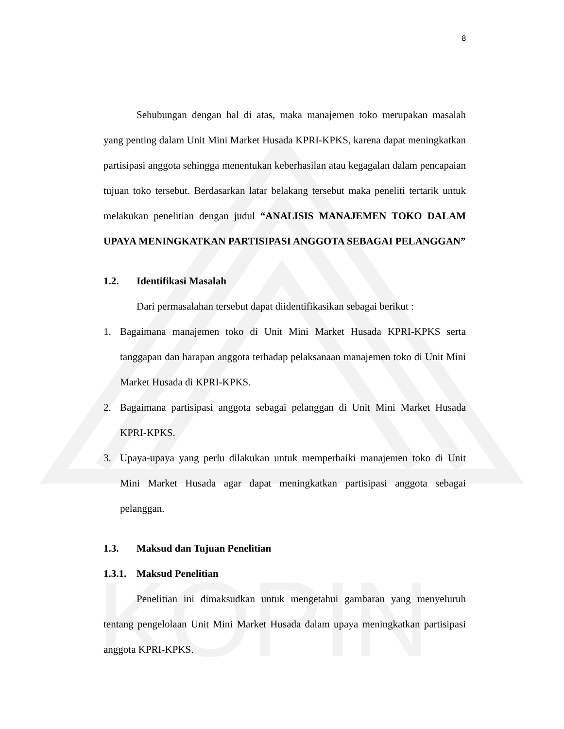KOPIN
8
Sehubungan dengan hal di atas, maka manajemen toko merupakan masalah yang penting dalam Unit Mini Market Husada KPRI-KPKS, karena dapat meningkatkan partisipasi anggota sehingga menentukan keberhasilan atau kegagalan dalam pencapaian tujuan toko tersebut. Berdasarkan latar belakang tersebut maka peneliti tertarik untuk melakukan penelitian dengan judul “ANALISIS MANAJEMEN TOKO DALAM UPAYA MENINGKATKAN PARTISIPASI ANGGOTA SEBAGAI PELANGGAN”
1.2. Identifikasi Masalah
Dari permasalahan tersebut dapat diidentifikasikan sebagai berikut :
1. Bagaimana manajemen toko di Unit Mini Market Husada KPRI-KPKS serta tanggapan dan harapan anggota terhadap pelaksanaan manajemen toko di Unit Mini Market Husada di KPRI-KPKS.
2. Bagaimana partisipasi anggota sebagai pelanggan di Unit Mini Market Husada KPRI-KPKS.
3. Upaya-upaya yang perlu dilakukan untuk memperbaiki manajemen toko di Unit Mini Market Husada agar dapat meningkatkan partisipasi anggota sebagai pelanggan.
1.3. Maksud dan Tujuan Penelitian
1.3.1. Maksud Penelitian
Penelitian ini dimaksudkan untuk mengetahui gambaran yang menyeluruh tentang pengelolaan Unit Mini Market Husada dalam upaya meningkatkan partisipasi anggota KPRI-KPKS.